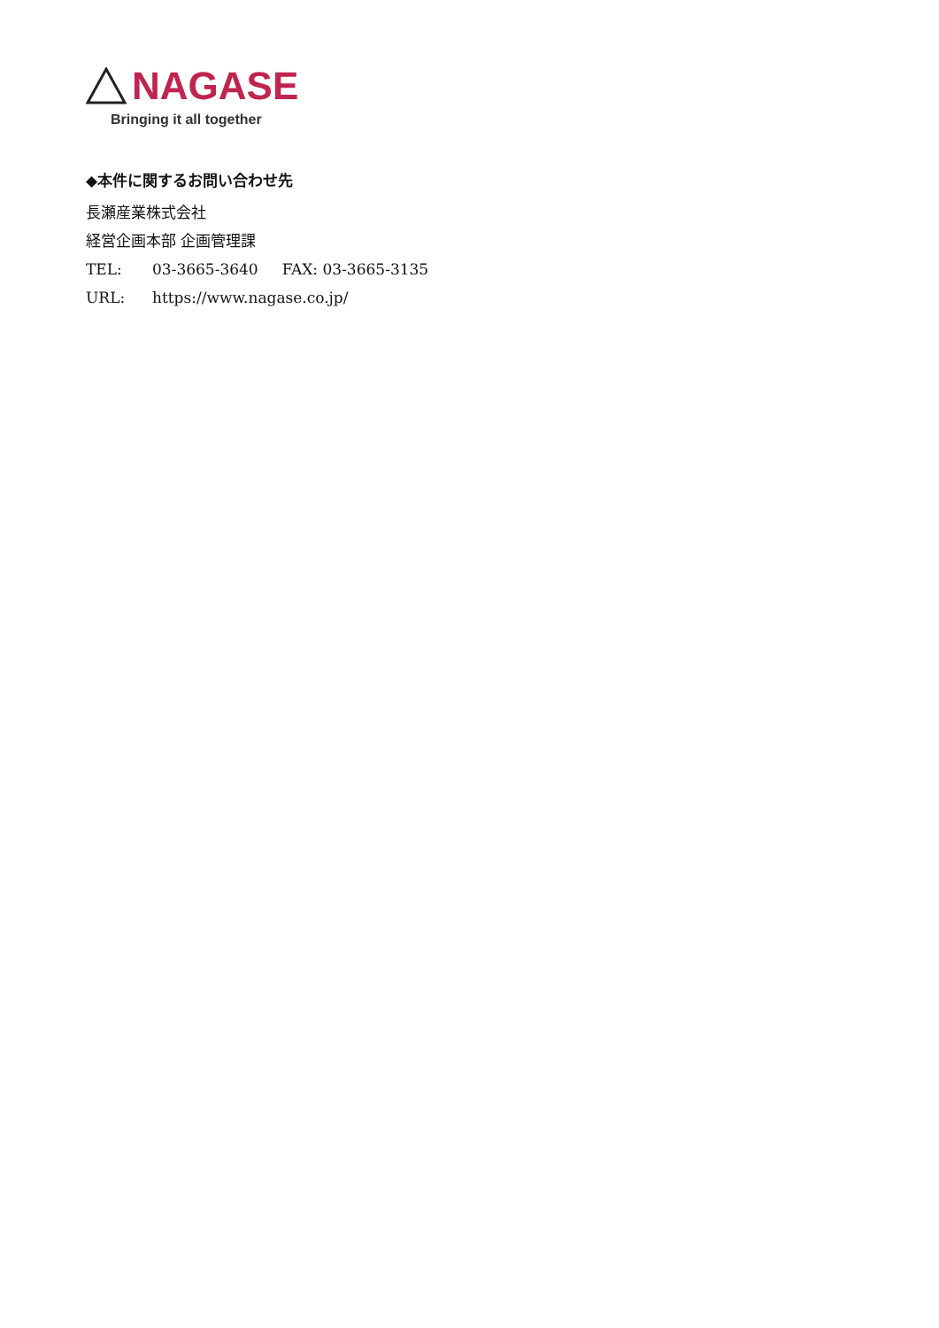NAGASE
Bringing it all together
◆本件に関するお問い合わせ先
長瀬産業株式会社
経営企画本部 企画管理課
TEL: 03-3665-3640 FAX: 03-3665-3135
URL: https://www.nagase.co.jp/